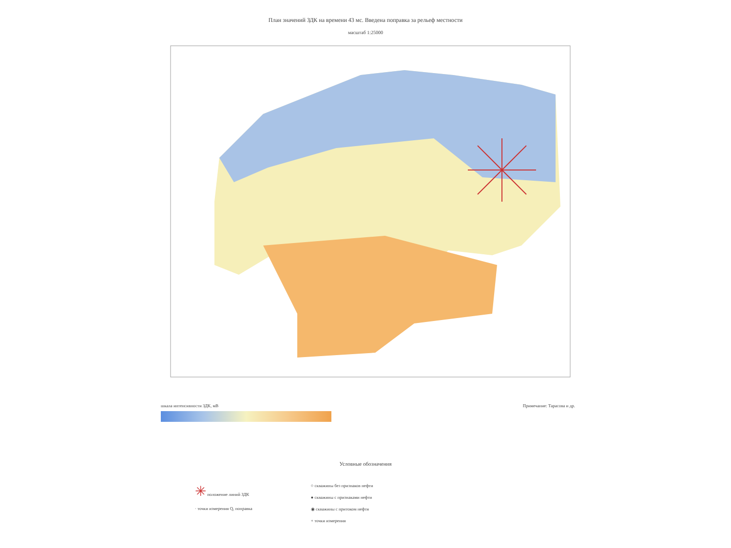План значений ЗДК на времени 43 мс. Введена поправка за рельеф местности
масштаб 1:25000
шкала интенсивности ЗДК, мВ Примечание: Тарасова и др.
Условные обозначения
✳ положение линий ЗДК
· точки измерения Q, поправка
○ скважины без признаков нефти
● скважины с признаками нефти
◉ скважины с притоком нефти
+ точки измерения